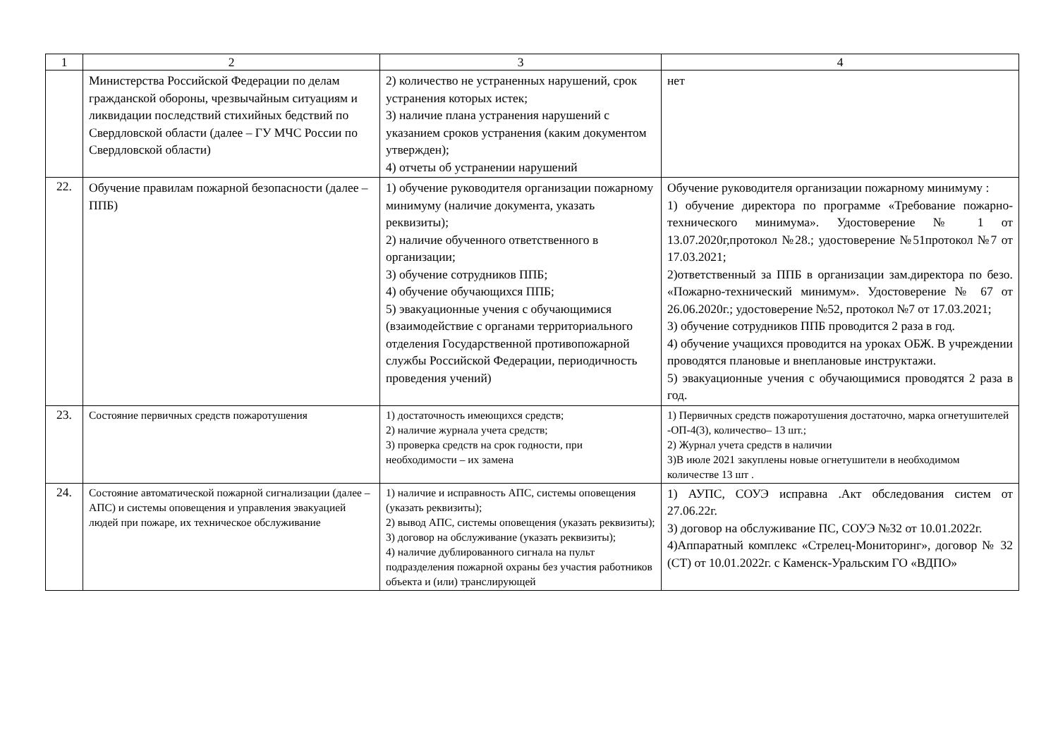| 1 | 2 | 3 | 4 |
| --- | --- | --- | --- |
| | Министерства Российской Федерации по делам гражданской обороны, чрезвычайным ситуациям и ликвидации последствий стихийных бедствий по Свердловской области (далее – ГУ МЧС России по Свердловской области) | 2) количество не устраненных нарушений, срок устранения которых истек; 3) наличие плана устранения нарушений с указанием сроков устранения (каким документом утвержден); 4) отчеты об устранении нарушений | нет |
| 22. | Обучение правилам пожарной безопасности (далее – ППБ) | 1) обучение руководителя организации пожарному минимуму (наличие документа, указать реквизиты); 2) наличие обученного ответственного в организации; 3) обучение сотрудников ППБ; 4) обучение обучающихся ППБ; 5) эвакуационные учения с обучающимися (взаимодействие с органами территориального отделения Государственной противопожарной службы Российской Федерации, периодичность проведения учений) | Обучение руководителя организации пожарному минимуму : 1) обучение директора по программе «Требование пожарно-технического минимума». Удостоверение № 1 от 13.07.2020г,протокол №28.; удостоверение №51протокол №7 от 17.03.2021; 2)ответственный за ППБ в организации зам.директора по безо. «Пожарно-технический минимум». Удостоверение № 67 от 26.06.2020г.; удостоверение №52, протокол №7 от 17.03.2021; 3) обучение сотрудников ППБ проводится 2 раза в год. 4) обучение учащихся проводится на уроках ОБЖ. В учреждении проводятся плановые и внеплановые инструктажи. 5) эвакуационные учения с обучающимися проводятся 2 раза в год. |
| 23. | Состояние первичных средств пожаротушения | 1) достаточность имеющихся средств; 2) наличие журнала учета средств; 3) проверка средств на срок годности, при необходимости – их замена | 1) Первичных средств пожаротушения достаточно, марка огнетушителей -ОП-4(3), количество– 13 шт.; 2) Журнал учета средств в наличии 3)В июле 2021 закуплены новые огнетушители в необходимом количестве 13 шт . |
| 24. | Состояние автоматической пожарной сигнализации (далее – АПС) и системы оповещения и управления эвакуацией людей при пожаре, их техническое обслуживание | 1) наличие и исправность АПС, системы оповещения (указать реквизиты); 2) вывод АПС, системы оповещения (указать реквизиты); 3) договор на обслуживание (указать реквизиты); 4) наличие дублированного сигнала на пульт подразделения пожарной охраны без участия работников объекта и (или) транслирующей | 1) АУПС, СОУЭ исправна .Акт обследования систем от 27.06.22г. 3) договор на обслуживание ПС, СОУЭ №32 от 10.01.2022г. 4)Аппаратный комплекс «Стрелец-Мониторинг», договор № 32 (СТ) от 10.01.2022г. с Каменск-Уральским ГО «ВДПО» |